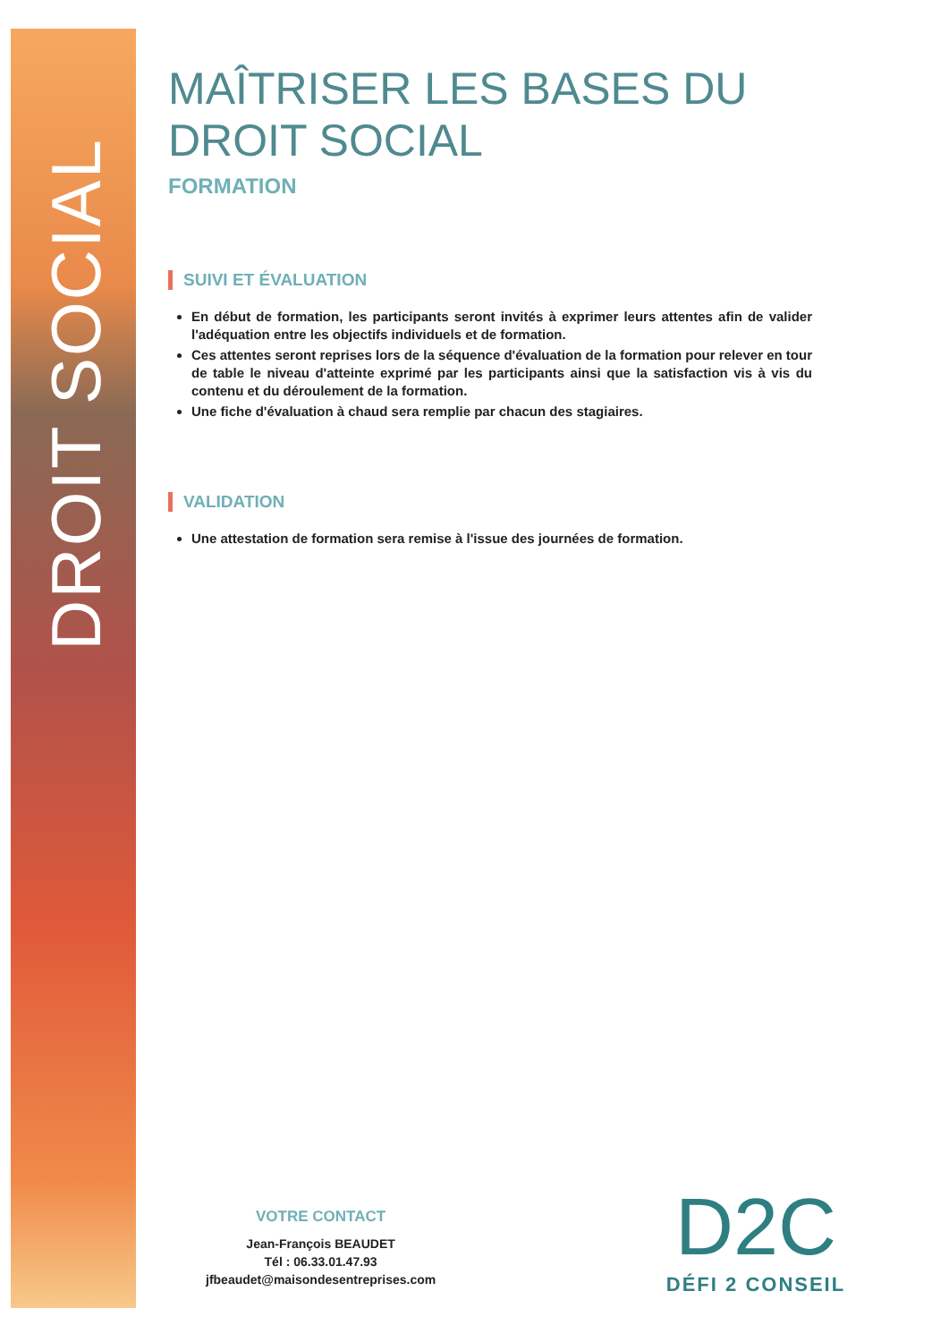DROIT SOCIAL
MAÎTRISER LES BASES DU DROIT SOCIAL
FORMATION
SUIVI ET ÉVALUATION
En début de formation, les participants seront invités à exprimer leurs attentes afin de valider l'adéquation entre les objectifs individuels et de formation.
Ces attentes seront reprises lors de la séquence d'évaluation de la formation pour relever en tour de table le niveau d'atteinte exprimé par les participants ainsi que la satisfaction vis à vis du contenu et du déroulement de la formation.
Une fiche d'évaluation à chaud sera remplie par chacun des stagiaires.
VALIDATION
Une attestation de formation sera remise à l'issue des journées de formation.
VOTRE CONTACT
Jean-François BEAUDET
Tél : 06.33.01.47.93
jfbeaudet@maisondesentreprises.com
D2C
DÉFI 2 CONSEIL